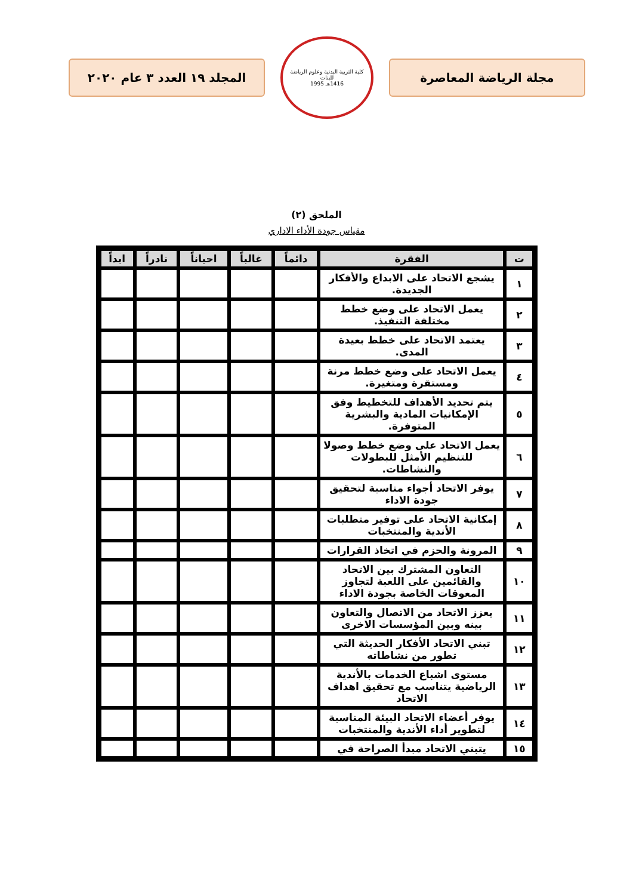مجلة الرياضة المعاصرة
كلية التربية البدنية وعلوم الرياضة للبنات
1416هـ 1995
المجلد ١٩ العدد ٣ عام ٢٠٢٠
الملحق (٢)
مقياس جودة الأداء الاداري
| ت | الفقرة | دائماً | غالباً | احياناً | نادراً | ابداً |
| --- | --- | --- | --- | --- | --- | --- |
| ١ | يشجع الاتحاد على الابداع والأفكار الجديدة. | | | | | |
| ٢ | يعمل الاتحاد على وضع خطط مختلفة التنفيذ. | | | | | |
| ٣ | يعتمد الاتحاد على خطط بعيدة المدى. | | | | | |
| ٤ | يعمل الاتحاد على وضع خطط مرنة ومستقرة ومتغيرة. | | | | | |
| ٥ | يتم تحديد الأهداف للتخطيط وفق الإمكانيات المادية والبشرية المتوفرة. | | | | | |
| ٦ | يعمل الاتحاد على وضع خطط وصولا للتنظيم الأمثل للبطولات والنشاطات. | | | | | |
| ٧ | يوفر الاتحاد أجواء مناسبة لتحقيق جودة الاداء | | | | | |
| ٨ | إمكانية الاتحاد على توفير متطلبات الأندية والمنتخبات | | | | | |
| ٩ | المرونة والحزم في اتخاذ القرارات | | | | | |
| ١٠ | التعاون المشترك بين الاتحاد والقائمين على اللعبة لتجاوز المعوقات الخاصة بجودة الاداء | | | | | |
| ١١ | يعزز الاتحاد من الاتصال والتعاون بينه وبين المؤسسات الاخرى | | | | | |
| ١٢ | تبني الاتحاد الأفكار الحديثة التي تطور من نشاطاته | | | | | |
| ١٣ | مستوى اشباع الخدمات بالأندية الرياضية يتناسب مع تحقيق اهداف الاتحاد | | | | | |
| ١٤ | يوفر أعضاء الاتحاد البيئة المناسبة لتطوير أداء الأندية والمنتخبات | | | | | |
| ١٥ | يتبني الاتحاد مبدأ الصراحة في | | | | | |